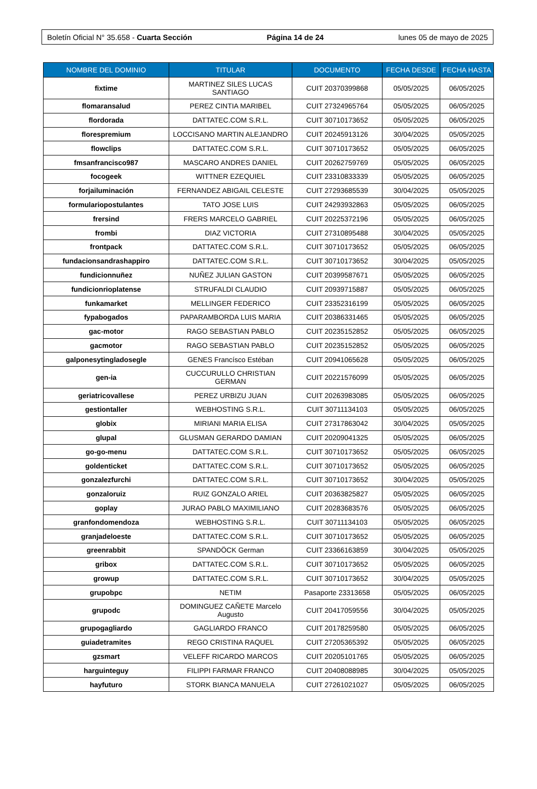Boletín Oficial N° 35.658 - Cuarta Sección Página 14 de 24 lunes 05 de mayo de 2025
| NOMBRE DEL DOMINIO | TITULAR | DOCUMENTO | FECHA DESDE | FECHA HASTA |
| --- | --- | --- | --- | --- |
| fixtime | MARTINEZ SILES LUCAS SANTIAGO | CUIT 20370399868 | 05/05/2025 | 06/05/2025 |
| flomaransalud | PEREZ CINTIA MARIBEL | CUIT 27324965764 | 05/05/2025 | 06/05/2025 |
| flordorada | DATTATEC.COM S.R.L. | CUIT 30710173652 | 05/05/2025 | 06/05/2025 |
| florespremium | LOCCISANO MARTIN ALEJANDRO | CUIT 20245913126 | 30/04/2025 | 05/05/2025 |
| flowclips | DATTATEC.COM S.R.L. | CUIT 30710173652 | 05/05/2025 | 06/05/2025 |
| fmsanfrancisco987 | MASCARO ANDRES DANIEL | CUIT 20262759769 | 05/05/2025 | 06/05/2025 |
| focogeek | WITTNER EZEQUIEL | CUIT 23310833339 | 05/05/2025 | 06/05/2025 |
| forjailuminación | FERNANDEZ ABIGAIL CELESTE | CUIT 27293685539 | 30/04/2025 | 05/05/2025 |
| formulariopostulantes | TATO JOSE LUIS | CUIT 24293932863 | 05/05/2025 | 06/05/2025 |
| frersind | FRERS MARCELO GABRIEL | CUIT 20225372196 | 05/05/2025 | 06/05/2025 |
| frombi | DIAZ VICTORIA | CUIT 27310895488 | 30/04/2025 | 05/05/2025 |
| frontpack | DATTATEC.COM S.R.L. | CUIT 30710173652 | 05/05/2025 | 06/05/2025 |
| fundacionsandrashappiro | DATTATEC.COM S.R.L. | CUIT 30710173652 | 30/04/2025 | 05/05/2025 |
| fundicionnuñez | NUÑEZ JULIAN GASTON | CUIT 20399587671 | 05/05/2025 | 06/05/2025 |
| fundicionrioplatense | STRUFALDI CLAUDIO | CUIT 20939715887 | 05/05/2025 | 06/05/2025 |
| funkamarket | MELLINGER FEDERICO | CUIT 23352316199 | 05/05/2025 | 06/05/2025 |
| fypabogados | PAPARAMBORDA LUIS MARIA | CUIT 20386331465 | 05/05/2025 | 06/05/2025 |
| gac-motor | RAGO SEBASTIAN PABLO | CUIT 20235152852 | 05/05/2025 | 06/05/2025 |
| gacmotor | RAGO SEBASTIAN PABLO | CUIT 20235152852 | 05/05/2025 | 06/05/2025 |
| galponesytingladosegle | GENES Francísco Estéban | CUIT 20941065628 | 05/05/2025 | 06/05/2025 |
| gen-ia | CUCCURULLO CHRISTIAN GERMAN | CUIT 20221576099 | 05/05/2025 | 06/05/2025 |
| geriatricovallese | PEREZ URBIZU JUAN | CUIT 20263983085 | 05/05/2025 | 06/05/2025 |
| gestiontaller | WEBHOSTING S.R.L. | CUIT 30711134103 | 05/05/2025 | 06/05/2025 |
| globix | MIRIANI MARIA ELISA | CUIT 27317863042 | 30/04/2025 | 05/05/2025 |
| glupal | GLUSMAN GERARDO DAMIAN | CUIT 20209041325 | 05/05/2025 | 06/05/2025 |
| go-go-menu | DATTATEC.COM S.R.L. | CUIT 30710173652 | 05/05/2025 | 06/05/2025 |
| goldenticket | DATTATEC.COM S.R.L. | CUIT 30710173652 | 05/05/2025 | 06/05/2025 |
| gonzalezfurchi | DATTATEC.COM S.R.L. | CUIT 30710173652 | 30/04/2025 | 05/05/2025 |
| gonzaloruiz | RUIZ GONZALO ARIEL | CUIT 20363825827 | 05/05/2025 | 06/05/2025 |
| goplay | JURAO PABLO MAXIMILIANO | CUIT 20283683576 | 05/05/2025 | 06/05/2025 |
| granfondomendoza | WEBHOSTING S.R.L. | CUIT 30711134103 | 05/05/2025 | 06/05/2025 |
| granjadeloeste | DATTATEC.COM S.R.L. | CUIT 30710173652 | 05/05/2025 | 06/05/2025 |
| greenrabbit | SPANDÖCK German | CUIT 23366163859 | 30/04/2025 | 05/05/2025 |
| gribox | DATTATEC.COM S.R.L. | CUIT 30710173652 | 05/05/2025 | 06/05/2025 |
| growup | DATTATEC.COM S.R.L. | CUIT 30710173652 | 30/04/2025 | 05/05/2025 |
| grupobpc | NETIM | Pasaporte 23313658 | 05/05/2025 | 06/05/2025 |
| grupodc | DOMINGUEZ CAÑETE Marcelo Augusto | CUIT 20417059556 | 30/04/2025 | 05/05/2025 |
| grupogagliardo | GAGLIARDO FRANCO | CUIT 20178259580 | 05/05/2025 | 06/05/2025 |
| guiadetramites | REGO CRISTINA RAQUEL | CUIT 27205365392 | 05/05/2025 | 06/05/2025 |
| gzsmart | VELEFF RICARDO MARCOS | CUIT 20205101765 | 05/05/2025 | 06/05/2025 |
| harguinteguy | FILIPPI FARMAR FRANCO | CUIT 20408088985 | 30/04/2025 | 05/05/2025 |
| hayfuturo | STORK BIANCA MANUELA | CUIT 27261021027 | 05/05/2025 | 06/05/2025 |